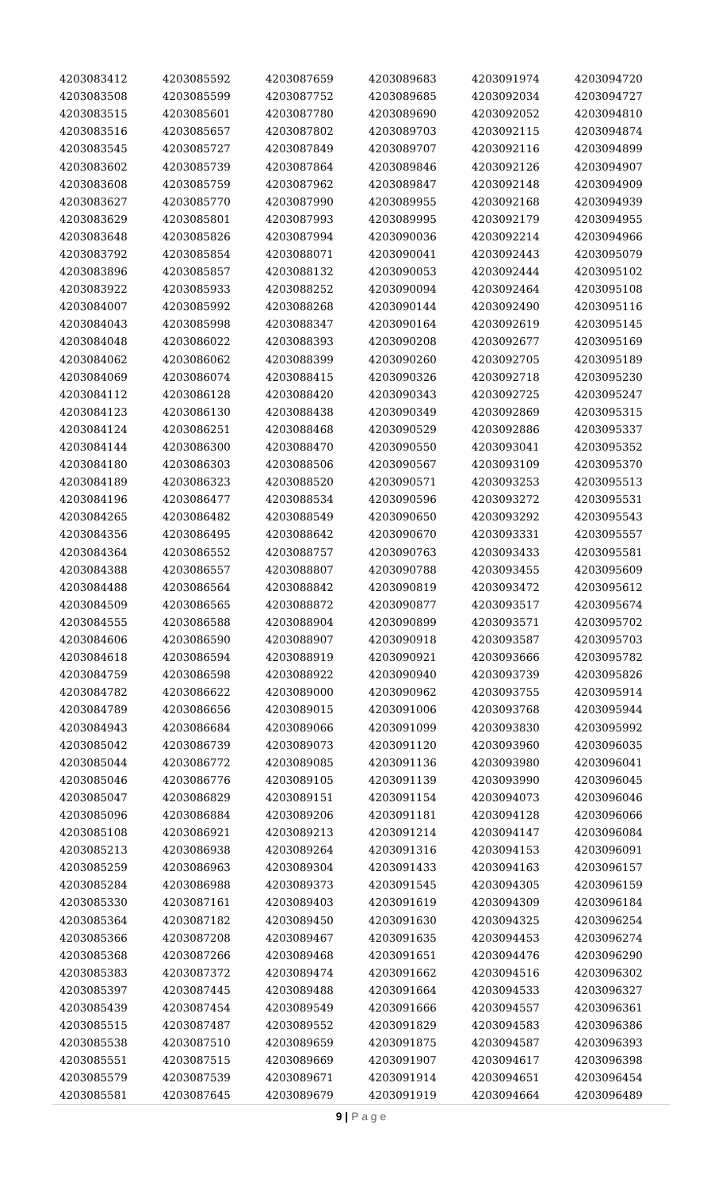| 4203083412 | 4203085592 | 4203087659 | 4203089683 | 4203091974 | 4203094720 |
| 4203083508 | 4203085599 | 4203087752 | 4203089685 | 4203092034 | 4203094727 |
| 4203083515 | 4203085601 | 4203087780 | 4203089690 | 4203092052 | 4203094810 |
| 4203083516 | 4203085657 | 4203087802 | 4203089703 | 4203092115 | 4203094874 |
| 4203083545 | 4203085727 | 4203087849 | 4203089707 | 4203092116 | 4203094899 |
| 4203083602 | 4203085739 | 4203087864 | 4203089846 | 4203092126 | 4203094907 |
| 4203083608 | 4203085759 | 4203087962 | 4203089847 | 4203092148 | 4203094909 |
| 4203083627 | 4203085770 | 4203087990 | 4203089955 | 4203092168 | 4203094939 |
| 4203083629 | 4203085801 | 4203087993 | 4203089995 | 4203092179 | 4203094955 |
| 4203083648 | 4203085826 | 4203087994 | 4203090036 | 4203092214 | 4203094966 |
| 4203083792 | 4203085854 | 4203088071 | 4203090041 | 4203092443 | 4203095079 |
| 4203083896 | 4203085857 | 4203088132 | 4203090053 | 4203092444 | 4203095102 |
| 4203083922 | 4203085933 | 4203088252 | 4203090094 | 4203092464 | 4203095108 |
| 4203084007 | 4203085992 | 4203088268 | 4203090144 | 4203092490 | 4203095116 |
| 4203084043 | 4203085998 | 4203088347 | 4203090164 | 4203092619 | 4203095145 |
| 4203084048 | 4203086022 | 4203088393 | 4203090208 | 4203092677 | 4203095169 |
| 4203084062 | 4203086062 | 4203088399 | 4203090260 | 4203092705 | 4203095189 |
| 4203084069 | 4203086074 | 4203088415 | 4203090326 | 4203092718 | 4203095230 |
| 4203084112 | 4203086128 | 4203088420 | 4203090343 | 4203092725 | 4203095247 |
| 4203084123 | 4203086130 | 4203088438 | 4203090349 | 4203092869 | 4203095315 |
| 4203084124 | 4203086251 | 4203088468 | 4203090529 | 4203092886 | 4203095337 |
| 4203084144 | 4203086300 | 4203088470 | 4203090550 | 4203093041 | 4203095352 |
| 4203084180 | 4203086303 | 4203088506 | 4203090567 | 4203093109 | 4203095370 |
| 4203084189 | 4203086323 | 4203088520 | 4203090571 | 4203093253 | 4203095513 |
| 4203084196 | 4203086477 | 4203088534 | 4203090596 | 4203093272 | 4203095531 |
| 4203084265 | 4203086482 | 4203088549 | 4203090650 | 4203093292 | 4203095543 |
| 4203084356 | 4203086495 | 4203088642 | 4203090670 | 4203093331 | 4203095557 |
| 4203084364 | 4203086552 | 4203088757 | 4203090763 | 4203093433 | 4203095581 |
| 4203084388 | 4203086557 | 4203088807 | 4203090788 | 4203093455 | 4203095609 |
| 4203084488 | 4203086564 | 4203088842 | 4203090819 | 4203093472 | 4203095612 |
| 4203084509 | 4203086565 | 4203088872 | 4203090877 | 4203093517 | 4203095674 |
| 4203084555 | 4203086588 | 4203088904 | 4203090899 | 4203093571 | 4203095702 |
| 4203084606 | 4203086590 | 4203088907 | 4203090918 | 4203093587 | 4203095703 |
| 4203084618 | 4203086594 | 4203088919 | 4203090921 | 4203093666 | 4203095782 |
| 4203084759 | 4203086598 | 4203088922 | 4203090940 | 4203093739 | 4203095826 |
| 4203084782 | 4203086622 | 4203089000 | 4203090962 | 4203093755 | 4203095914 |
| 4203084789 | 4203086656 | 4203089015 | 4203091006 | 4203093768 | 4203095944 |
| 4203084943 | 4203086684 | 4203089066 | 4203091099 | 4203093830 | 4203095992 |
| 4203085042 | 4203086739 | 4203089073 | 4203091120 | 4203093960 | 4203096035 |
| 4203085044 | 4203086772 | 4203089085 | 4203091136 | 4203093980 | 4203096041 |
| 4203085046 | 4203086776 | 4203089105 | 4203091139 | 4203093990 | 4203096045 |
| 4203085047 | 4203086829 | 4203089151 | 4203091154 | 4203094073 | 4203096046 |
| 4203085096 | 4203086884 | 4203089206 | 4203091181 | 4203094128 | 4203096066 |
| 4203085108 | 4203086921 | 4203089213 | 4203091214 | 4203094147 | 4203096084 |
| 4203085213 | 4203086938 | 4203089264 | 4203091316 | 4203094153 | 4203096091 |
| 4203085259 | 4203086963 | 4203089304 | 4203091433 | 4203094163 | 4203096157 |
| 4203085284 | 4203086988 | 4203089373 | 4203091545 | 4203094305 | 4203096159 |
| 4203085330 | 4203087161 | 4203089403 | 4203091619 | 4203094309 | 4203096184 |
| 4203085364 | 4203087182 | 4203089450 | 4203091630 | 4203094325 | 4203096254 |
| 4203085366 | 4203087208 | 4203089467 | 4203091635 | 4203094453 | 4203096274 |
| 4203085368 | 4203087266 | 4203089468 | 4203091651 | 4203094476 | 4203096290 |
| 4203085383 | 4203087372 | 4203089474 | 4203091662 | 4203094516 | 4203096302 |
| 4203085397 | 4203087445 | 4203089488 | 4203091664 | 4203094533 | 4203096327 |
| 4203085439 | 4203087454 | 4203089549 | 4203091666 | 4203094557 | 4203096361 |
| 4203085515 | 4203087487 | 4203089552 | 4203091829 | 4203094583 | 4203096386 |
| 4203085538 | 4203087510 | 4203089659 | 4203091875 | 4203094587 | 4203096393 |
| 4203085551 | 4203087515 | 4203089669 | 4203091907 | 4203094617 | 4203096398 |
| 4203085579 | 4203087539 | 4203089671 | 4203091914 | 4203094651 | 4203096454 |
| 4203085581 | 4203087645 | 4203089679 | 4203091919 | 4203094664 | 4203096489 |
9 | P a g e